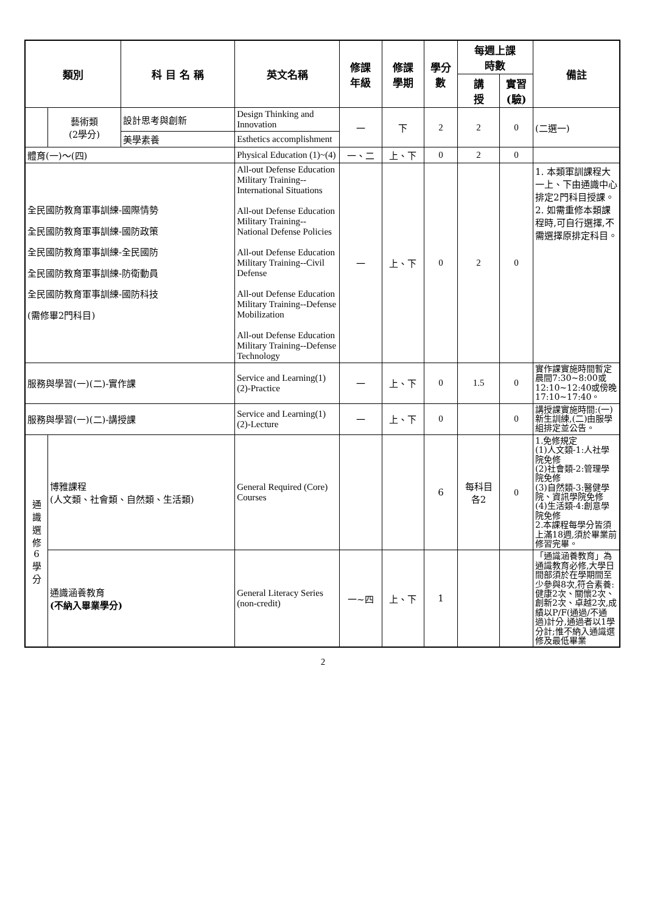| 類別 | | 科 目 名 稱 | 英文名稱 | 修課 年級 | 修課 學期 | 學分 數 | 每週上課 時數 | | 備註 |
| --- | --- | --- | --- | --- | --- | --- | --- | --- | --- |
| | | | | | | | 講 授 | 實習 (驗) | |
| | 藝術類 (2學分) | 設計思考與創新 | Design Thinking and Innovation | 一 | 下 | 2 | 2 | 0 | (二選一) |
| | | 美學素養 | Esthetics accomplishment | | | | | | |
| 體育(一)～(四) | | | Physical Education (1)~(4) | 一、二 | 上、下 | 0 | 2 | 0 | |
| 全民國防教育軍事訓練-國際情勢 全民國防教育軍事訓練-國防政策 全民國防教育軍事訓練-全民國防 全民國防教育軍事訓練-防衛動員 全民國防教育軍事訓練-國防科技 (需修畢2門科目) | | | All-out Defense Education Military Training--International Situations All-out Defense Education Military Training--National Defense Policies All-out Defense Education Military Training--Civil Defense All-out Defense Education Military Training--Defense Mobilization All-out Defense Education Military Training--Defense Technology | 一 | 上、下 | 0 | 2 | 0 | 1. 本類軍訓課程大一上、下由通識中心排定2門科目授課。 2. 如需重修本類課程時,可自行選擇,不需選擇原排定科目。 |
| 服務與學習(一)(二)-實作課 | | | Service and Learning(1)(2)-Practice | 一 | 上、下 | 0 | 1.5 | 0 | 實作課實施時間暫定晨間7:30~8:00或12:10~12:40或傍晚17:10~17:40。 |
| 服務與學習(一)(二)-講授課 | | | Service and Learning(1)(2)-Lecture | 一 | 上、下 | 0 | | 0 | 講授課實施時間:(一)新生訓練,(二)由服學組排定並公告。 |
| 通 識 選 修 6 學 分 | 博雅課程 (人文類、社會類、自然類、生活類) | | General Required (Core) Courses | | | 6 | 每科目 各2 | 0 | 1.免修規定 (1)人文類-1:人社學院免修 (2)社會類-2:管理學院免修 (3)自然類-3:醫健學院、資訊學院免修 (4)生活類-4:創意學院免修 2.本課程每學分皆須上滿18週,須於畢業前修習完畢。 |
| | 通識涵養教育 (不納入畢業學分) | | General Literacy Series (non-credit) | 一~四 | 上、下 | 1 | | | 「通識涵養教育」為通識教育必修,大學日間部須於在學期間至少參與8次,符合素養:健康2次、關懷2次、創新2次、卓越2次,成績以P/F(通過/不通過)計分,通過者以1學分計;惟不納入通識選修及最低畢業 |
2